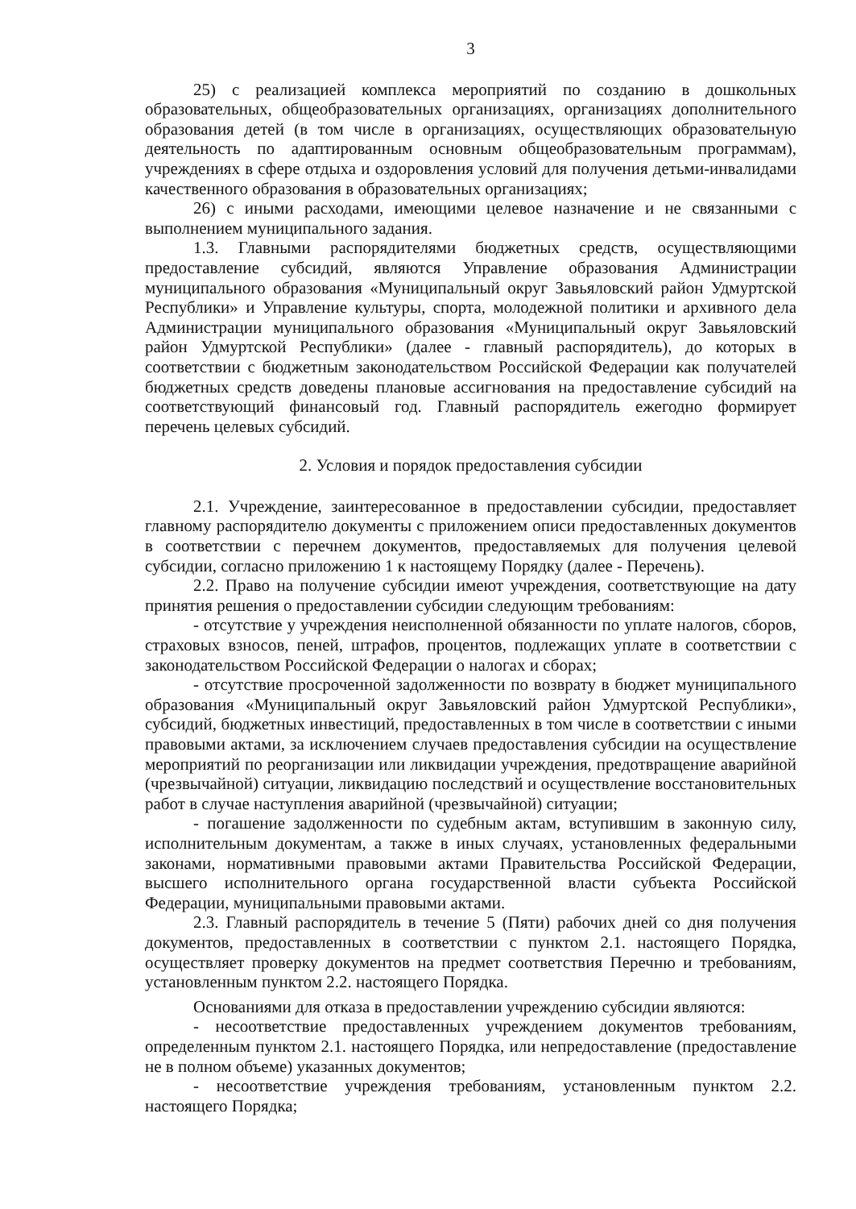3
25) с реализацией комплекса мероприятий по созданию в дошкольных образовательных, общеобразовательных организациях, организациях дополнительного образования детей (в том числе в организациях, осуществляющих образовательную деятельность по адаптированным основным общеобразовательным программам), учреждениях в сфере отдыха и оздоровления условий для получения детьми-инвалидами качественного образования в образовательных организациях;
26) с иными расходами, имеющими целевое назначение и не связанными с выполнением муниципального задания.
1.3. Главными распорядителями бюджетных средств, осуществляющими предоставление субсидий, являются Управление образования Администрации муниципального образования «Муниципальный округ Завьяловский район Удмуртской Республики» и Управление культуры, спорта, молодежной политики и архивного дела Администрации муниципального образования «Муниципальный округ Завьяловский район Удмуртской Республики» (далее - главный распорядитель), до которых в соответствии с бюджетным законодательством Российской Федерации как получателей бюджетных средств доведены плановые ассигнования на предоставление субсидий на соответствующий финансовый год. Главный распорядитель ежегодно формирует перечень целевых субсидий.
2. Условия и порядок предоставления субсидии
2.1. Учреждение, заинтересованное в предоставлении субсидии, предоставляет главному распорядителю документы с приложением описи предоставленных документов в соответствии с перечнем документов, предоставляемых для получения целевой субсидии, согласно приложению 1 к настоящему Порядку (далее - Перечень).
2.2. Право на получение субсидии имеют учреждения, соответствующие на дату принятия решения о предоставлении субсидии следующим требованиям:
- отсутствие у учреждения неисполненной обязанности по уплате налогов, сборов, страховых взносов, пеней, штрафов, процентов, подлежащих уплате в соответствии с законодательством Российской Федерации о налогах и сборах;
- отсутствие просроченной задолженности по возврату в бюджет муниципального образования «Муниципальный округ Завьяловский район Удмуртской Республики», субсидий, бюджетных инвестиций, предоставленных в том числе в соответствии с иными правовыми актами, за исключением случаев предоставления субсидии на осуществление мероприятий по реорганизации или ликвидации учреждения, предотвращение аварийной (чрезвычайной) ситуации, ликвидацию последствий и осуществление восстановительных работ в случае наступления аварийной (чрезвычайной) ситуации;
- погашение задолженности по судебным актам, вступившим в законную силу, исполнительным документам, а также в иных случаях, установленных федеральными законами, нормативными правовыми актами Правительства Российской Федерации, высшего исполнительного органа государственной власти субъекта Российской Федерации, муниципальными правовыми актами.
2.3. Главный распорядитель в течение 5 (Пяти) рабочих дней со дня получения документов, предоставленных в соответствии с пунктом 2.1. настоящего Порядка, осуществляет проверку документов на предмет соответствия Перечню и требованиям, установленным пунктом 2.2. настоящего Порядка.
Основаниями для отказа в предоставлении учреждению субсидии являются:
- несоответствие предоставленных учреждением документов требованиям, определенным пунктом 2.1. настоящего Порядка, или непредоставление (предоставление не в полном объеме) указанных документов;
- несоответствие учреждения требованиям, установленным пунктом 2.2. настоящего Порядка;